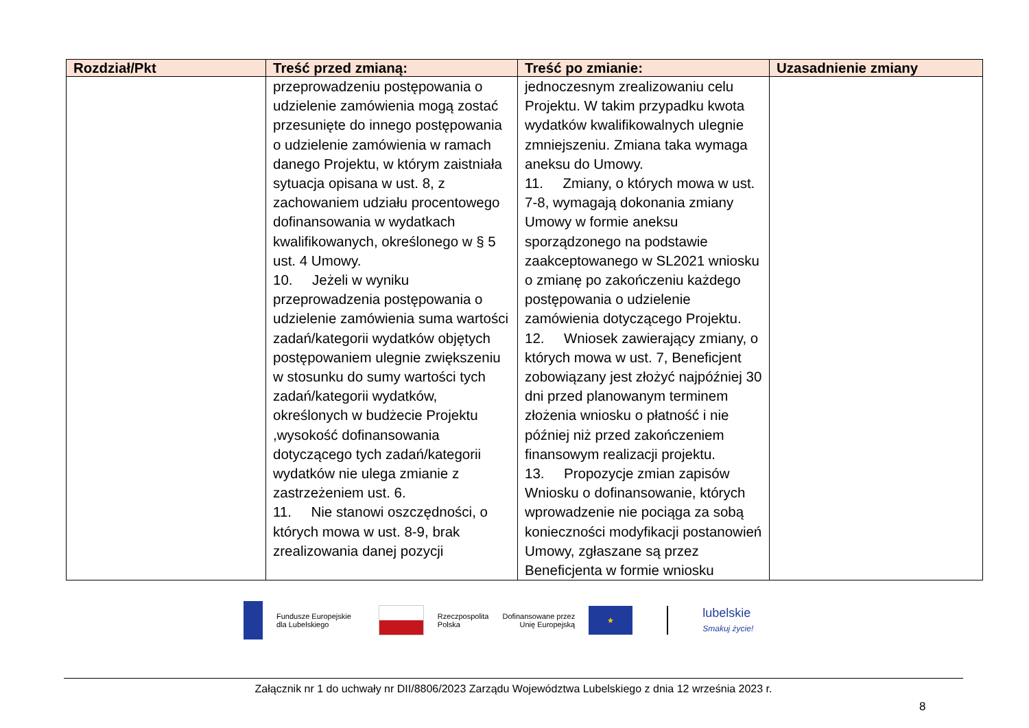| Rozdział/Pkt | Treść przed zmianą: | Treść po zmianie: | Uzasadnienie zmiany |
| --- | --- | --- | --- |
| | przeprowadzeniu postępowania o udzielenie zamówienia mogą zostać przesunięte do innego postępowania o udzielenie zamówienia w ramach danego Projektu, w którym zaistniała sytuacja opisana w ust. 8, z zachowaniem udziału procentowego dofinansowania w wydatkach kwalifikowanych, określonego w § 5 ust. 4 Umowy. 10. Jeżeli w wyniku przeprowadzenia postępowania o udzielenie zamówienia suma wartości zadań/kategorii wydatków objętych postępowaniem ulegnie zwiększeniu w stosunku do sumy wartości tych zadań/kategorii wydatków, określonych w budżecie Projektu ,wysokość dofinansowania dotyczącego tych zadań/kategorii wydatków nie ulega zmianie z zastrzeżeniem ust. 6. 11. Nie stanowi oszczędności, o których mowa w ust. 8-9, brak zrealizowania danej pozycji | jednoczesnym zrealizowaniu celu Projektu. W takim przypadku kwota wydatków kwalifikowalnych ulegnie zmniejszeniu. Zmiana taka wymaga aneksu do Umowy. 11. Zmiany, o których mowa w ust. 7-8, wymagają dokonania zmiany Umowy w formie aneksu sporządzonego na podstawie zaakceptowanego w SL2021 wniosku o zmianę po zakończeniu każdego postępowania o udzielenie zamówienia dotyczącego Projektu. 12. Wniosek zawierający zmiany, o których mowa w ust. 7, Beneficjent zobowiązany jest złożyć najpóźniej 30 dni przed planowanym terminem złożenia wniosku o płatność i nie później niż przed zakończeniem finansowym realizacji projektu. 13. Propozycje zmian zapisów Wniosku o dofinansowanie, których wprowadzenie nie pociąga za sobą konieczności modyfikacji postanowień Umowy, zgłaszane są przez Beneficjenta w formie wniosku | |
Fundusze Europejskie
dla Lubelskiego
Rzeczpospolita
Polska
Dofinansowane przez
Unię Europejską
★
lubelskie
Smakuj życie!
Załącznik nr 1 do uchwały nr DII/8806/2023 Zarządu Województwa Lubelskiego z dnia 12 września 2023 r.
8